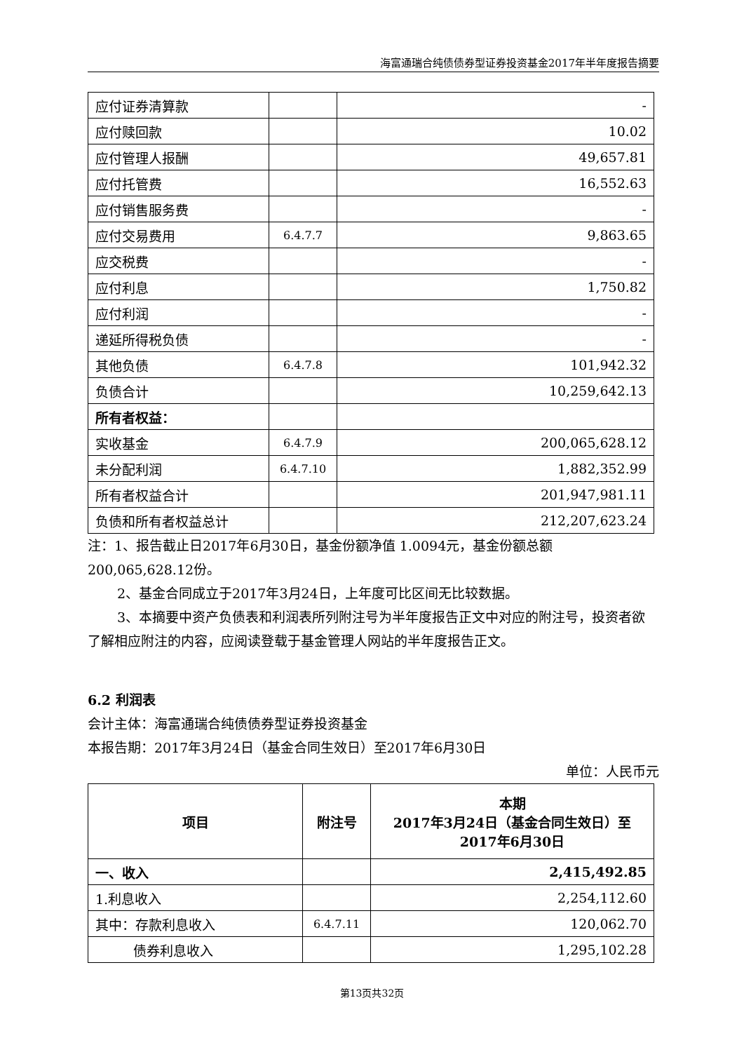海富通瑞合纯债债券型证券投资基金2017年半年度报告摘要
| 应付证券清算款 | | - |
| 应付赎回款 | | 10.02 |
| 应付管理人报酬 | | 49,657.81 |
| 应付托管费 | | 16,552.63 |
| 应付销售服务费 | | - |
| 应付交易费用 | 6.4.7.7 | 9,863.65 |
| 应交税费 | | - |
| 应付利息 | | 1,750.82 |
| 应付利润 | | - |
| 递延所得税负债 | | - |
| 其他负债 | 6.4.7.8 | 101,942.32 |
| 负债合计 | | 10,259,642.13 |
| 所有者权益： | | |
| 实收基金 | 6.4.7.9 | 200,065,628.12 |
| 未分配利润 | 6.4.7.10 | 1,882,352.99 |
| 所有者权益合计 | | 201,947,981.11 |
| 负债和所有者权益总计 | | 212,207,623.24 |
注：1、报告截止日2017年6月30日，基金份额净值 1.0094元，基金份额总额200,065,628.12份。
2、基金合同成立于2017年3月24日，上年度可比区间无比较数据。
3、本摘要中资产负债表和利润表所列附注号为半年度报告正文中对应的附注号，投资者欲了解相应附注的内容，应阅读登载于基金管理人网站的半年度报告正文。
6.2 利润表
会计主体：海富通瑞合纯债债券型证券投资基金
本报告期：2017年3月24日（基金合同生效日）至2017年6月30日
单位：人民币元
| 项目 | 附注号 | 本期 2017年3月24日（基金合同生效日）至 2017年6月30日 |
| --- | --- | --- |
| 一、收入 | | 2,415,492.85 |
| 1.利息收入 | | 2,254,112.60 |
| 其中：存款利息收入 | 6.4.7.11 | 120,062.70 |
| 债券利息收入 | | 1,295,102.28 |
第13页共32页